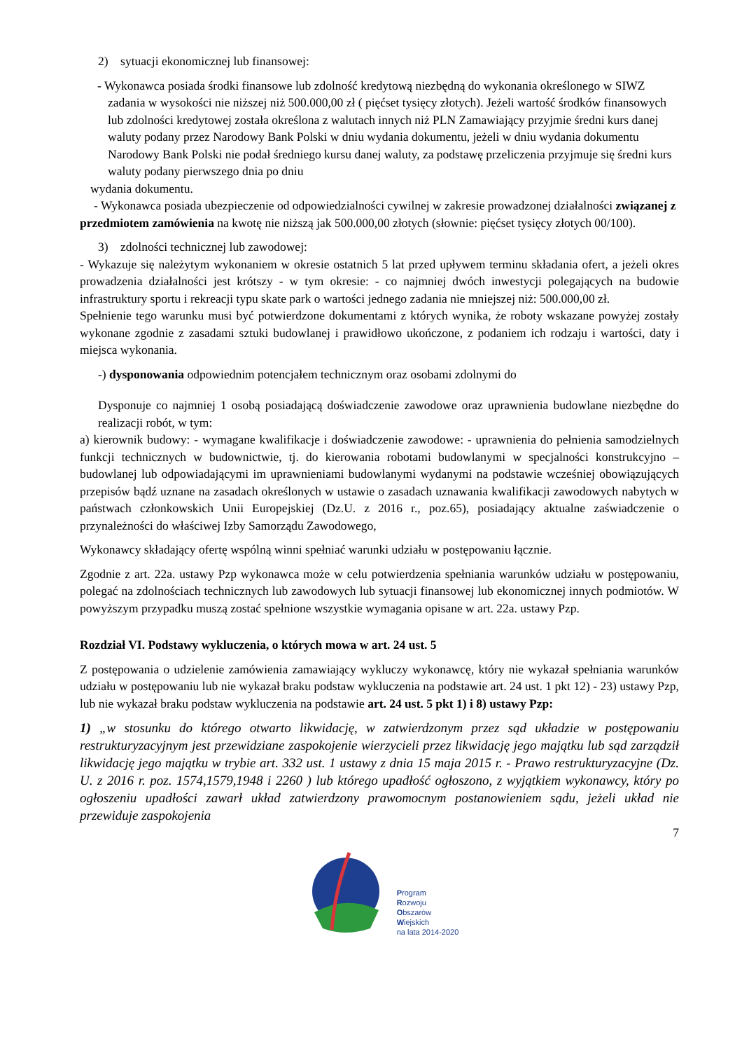2) sytuacji ekonomicznej lub finansowej:
- Wykonawca posiada środki finansowe lub zdolność kredytową niezbędną do wykonania określonego w SIWZ zadania w wysokości nie niższej niż 500.000,00 zł ( pięćset tysięcy złotych). Jeżeli wartość środków finansowych lub zdolności kredytowej została określona z walutach innych niż PLN Zamawiający przyjmie średni kurs danej waluty podany przez Narodowy Bank Polski w dniu wydania dokumentu, jeżeli w dniu wydania dokumentu Narodowy Bank Polski nie podał średniego kursu danej waluty, za podstawę przeliczenia przyjmuje się średni kurs waluty podany pierwszego dnia po dniu
wydania dokumentu.
- Wykonawca posiada ubezpieczenie od odpowiedzialności cywilnej w zakresie prowadzonej działalności związanej z przedmiotem zamówienia na kwotę nie niższą jak 500.000,00 złotych (słownie: pięćset tysięcy złotych 00/100).
3) zdolności technicznej lub zawodowej:
- Wykazuje się należytym wykonaniem w okresie ostatnich 5 lat przed upływem terminu składania ofert, a jeżeli okres prowadzenia działalności jest krótszy - w tym okresie: - co najmniej dwóch inwestycji polegających na budowie infrastruktury sportu i rekreacji typu skate park o wartości jednego zadania nie mniejszej niż: 500.000,00 zł.
Spełnienie tego warunku musi być potwierdzone dokumentami z których wynika, że roboty wskazane powyżej zostały wykonane zgodnie z zasadami sztuki budowlanej i prawidłowo ukończone, z podaniem ich rodzaju i wartości, daty i miejsca wykonania.
-) dysponowania odpowiednim potencjałem technicznym oraz osobami zdolnymi do
Dysponuje co najmniej 1 osobą posiadającą doświadczenie zawodowe oraz uprawnienia budowlane niezbędne do realizacji robót, w tym:
a) kierownik budowy: - wymagane kwalifikacje i doświadczenie zawodowe: - uprawnienia do pełnienia samodzielnych funkcji technicznych w budownictwie, tj. do kierowania robotami budowlanymi w specjalności konstrukcyjno – budowlanej lub odpowiadającymi im uprawnieniami budowlanymi wydanymi na podstawie wcześniej obowiązujących przepisów bądź uznane na zasadach określonych w ustawie o zasadach uznawania kwalifikacji zawodowych nabytych w państwach członkowskich Unii Europejskiej (Dz.U. z 2016 r., poz.65), posiadający aktualne zaświadczenie o przynależności do właściwej Izby Samorządu Zawodowego,
Wykonawcy składający ofertę wspólną winni spełniać warunki udziału w postępowaniu łącznie.
Zgodnie z art. 22a. ustawy Pzp wykonawca może w celu potwierdzenia spełniania warunków udziału w postępowaniu, polegać na zdolnościach technicznych lub zawodowych lub sytuacji finansowej lub ekonomicznej innych podmiotów. W powyższym przypadku muszą zostać spełnione wszystkie wymagania opisane w art. 22a. ustawy Pzp.
Rozdział VI. Podstawy wykluczenia, o których mowa w art. 24 ust. 5
Z postępowania o udzielenie zamówienia zamawiający wykluczy wykonawcę, który nie wykazał spełniania warunków udziału w postępowaniu lub nie wykazał braku podstaw wykluczenia na podstawie art. 24 ust. 1 pkt 12) - 23) ustawy Pzp, lub nie wykazał braku podstaw wykluczenia na podstawie art. 24 ust. 5 pkt 1) i 8) ustawy Pzp:
1) „w stosunku do którego otwarto likwidację, w zatwierdzonym przez sąd układzie w postępowaniu restrukturyzacyjnym jest przewidziane zaspokojenie wierzycieli przez likwidację jego majątku lub sąd zarządził likwidację jego majątku w trybie art. 332 ust. 1 ustawy z dnia 15 maja 2015 r. - Prawo restrukturyzacyjne (Dz. U. z 2016 r. poz. 1574,1579,1948 i 2260 ) lub którego upadłość ogłoszono, z wyjątkiem wykonawcy, który po ogłoszeniu upadłości zawarł układ zatwierdzony prawomocnym postanowieniem sądu, jeżeli układ nie przewiduje zaspokojenia
7
Program
Rozwoju
Obszarów
Wiejskich
na lata 2014-2020